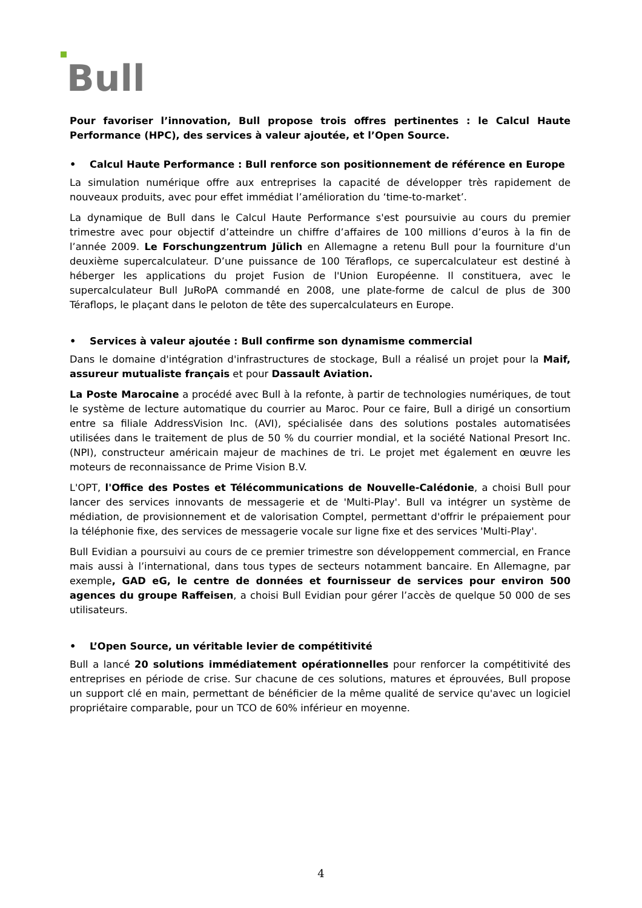Bull
Pour favoriser l’innovation, Bull propose trois offres pertinentes : le Calcul Haute Performance (HPC), des services à valeur ajoutée, et l’Open Source.
• Calcul Haute Performance : Bull renforce son positionnement de référence en Europe
La simulation numérique offre aux entreprises la capacité de développer très rapidement de nouveaux produits, avec pour effet immédiat l’amélioration du ‘time-to-market’.
La dynamique de Bull dans le Calcul Haute Performance s'est poursuivie au cours du premier trimestre avec pour objectif d’atteindre un chiffre d’affaires de 100 millions d’euros à la fin de l’année 2009. Le Forschungzentrum Jülich en Allemagne a retenu Bull pour la fourniture d'un deuxième supercalculateur. D’une puissance de 100 Téraflops, ce supercalculateur est destiné à héberger les applications du projet Fusion de l'Union Européenne. Il constituera, avec le supercalculateur Bull JuRoPA commandé en 2008, une plate-forme de calcul de plus de 300 Téraflops, le plaçant dans le peloton de tête des supercalculateurs en Europe.
• Services à valeur ajoutée : Bull confirme son dynamisme commercial
Dans le domaine d'intégration d'infrastructures de stockage, Bull a réalisé un projet pour la Maif, assureur mutualiste français et pour Dassault Aviation.
La Poste Marocaine a procédé avec Bull à la refonte, à partir de technologies numériques, de tout le système de lecture automatique du courrier au Maroc. Pour ce faire, Bull a dirigé un consortium entre sa filiale AddressVision Inc. (AVI), spécialisée dans des solutions postales automatisées utilisées dans le traitement de plus de 50 % du courrier mondial, et la société National Presort Inc. (NPI), constructeur américain majeur de machines de tri. Le projet met également en œuvre les moteurs de reconnaissance de Prime Vision B.V.
L'OPT, l'Office des Postes et Télécommunications de Nouvelle-Calédonie, a choisi Bull pour lancer des services innovants de messagerie et de 'Multi-Play'. Bull va intégrer un système de médiation, de provisionnement et de valorisation Comptel, permettant d'offrir le prépaiement pour la téléphonie fixe, des services de messagerie vocale sur ligne fixe et des services 'Multi-Play'.
Bull Evidian a poursuivi au cours de ce premier trimestre son développement commercial, en France mais aussi à l’international, dans tous types de secteurs notamment bancaire. En Allemagne, par exemple, GAD eG, le centre de données et fournisseur de services pour environ 500 agences du groupe Raffeisen, a choisi Bull Evidian pour gérer l’accès de quelque 50 000 de ses utilisateurs.
• L’Open Source, un véritable levier de compétitivité
Bull a lancé 20 solutions immédiatement opérationnelles pour renforcer la compétitivité des entreprises en période de crise. Sur chacune de ces solutions, matures et éprouvées, Bull propose un support clé en main, permettant de bénéficier de la même qualité de service qu'avec un logiciel propriétaire comparable, pour un TCO de 60% inférieur en moyenne.
4